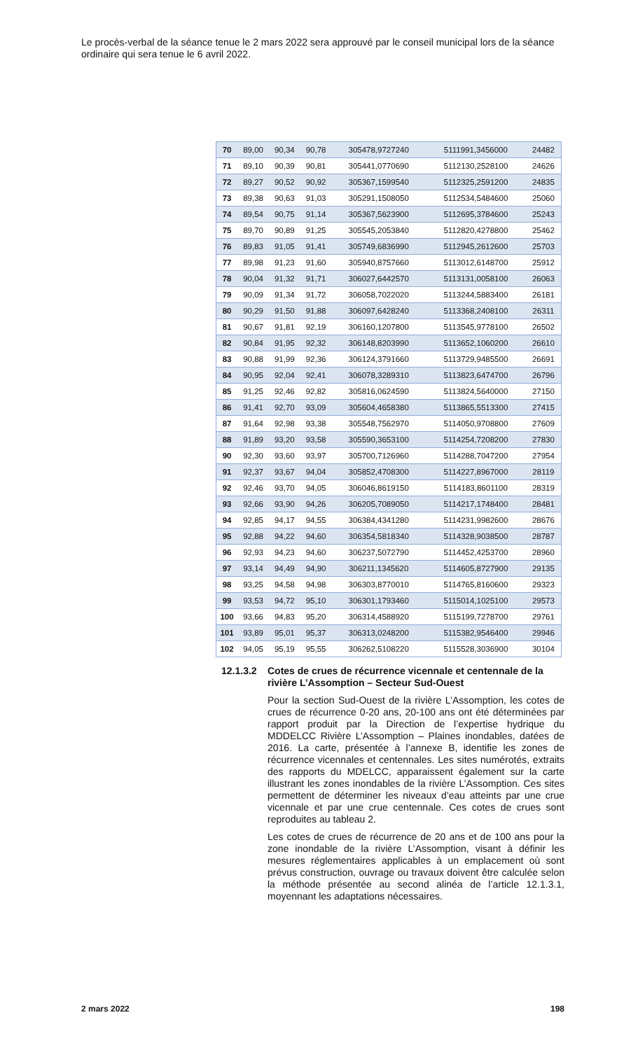Le procès-verbal de la séance tenue le 2 mars 2022 sera approuvé par le conseil municipal lors de la séance ordinaire qui sera tenue le 6 avril 2022.
| 70 | 89,00 | 90,34 | 90,78 | 305478,9727240 | 5111991,3456000 | 24482 |
| 71 | 89,10 | 90,39 | 90,81 | 305441,0770690 | 5112130,2528100 | 24626 |
| 72 | 89,27 | 90,52 | 90,92 | 305367,1599540 | 5112325,2591200 | 24835 |
| 73 | 89,38 | 90,63 | 91,03 | 305291,1508050 | 5112534,5484600 | 25060 |
| 74 | 89,54 | 90,75 | 91,14 | 305367,5623900 | 5112695,3784600 | 25243 |
| 75 | 89,70 | 90,89 | 91,25 | 305545,2053840 | 5112820,4278800 | 25462 |
| 76 | 89,83 | 91,05 | 91,41 | 305749,6836990 | 5112945,2612600 | 25703 |
| 77 | 89,98 | 91,23 | 91,60 | 305940,8757660 | 5113012,6148700 | 25912 |
| 78 | 90,04 | 91,32 | 91,71 | 306027,6442570 | 5113131,0058100 | 26063 |
| 79 | 90,09 | 91,34 | 91,72 | 306058,7022020 | 5113244,5883400 | 26181 |
| 80 | 90,29 | 91,50 | 91,88 | 306097,6428240 | 5113368,2408100 | 26311 |
| 81 | 90,67 | 91,81 | 92,19 | 306160,1207800 | 5113545,9778100 | 26502 |
| 82 | 90,84 | 91,95 | 92,32 | 306148,8203990 | 5113652,1060200 | 26610 |
| 83 | 90,88 | 91,99 | 92,36 | 306124,3791660 | 5113729,9485500 | 26691 |
| 84 | 90,95 | 92,04 | 92,41 | 306078,3289310 | 5113823,6474700 | 26796 |
| 85 | 91,25 | 92,46 | 92,82 | 305816,0624590 | 5113824,5640000 | 27150 |
| 86 | 91,41 | 92,70 | 93,09 | 305604,4658380 | 5113865,5513300 | 27415 |
| 87 | 91,64 | 92,98 | 93,38 | 305548,7562970 | 5114050,9708800 | 27609 |
| 88 | 91,89 | 93,20 | 93,58 | 305590,3653100 | 5114254,7208200 | 27830 |
| 90 | 92,30 | 93,60 | 93,97 | 305700,7126960 | 5114288,7047200 | 27954 |
| 91 | 92,37 | 93,67 | 94,04 | 305852,4708300 | 5114227,8967000 | 28119 |
| 92 | 92,46 | 93,70 | 94,05 | 306046,8619150 | 5114183,8601100 | 28319 |
| 93 | 92,66 | 93,90 | 94,26 | 306205,7089050 | 5114217,1748400 | 28481 |
| 94 | 92,85 | 94,17 | 94,55 | 306384,4341280 | 5114231,9982600 | 28676 |
| 95 | 92,88 | 94,22 | 94,60 | 306354,5818340 | 5114328,9038500 | 28787 |
| 96 | 92,93 | 94,23 | 94,60 | 306237,5072790 | 5114452,4253700 | 28960 |
| 97 | 93,14 | 94,49 | 94,90 | 306211,1345620 | 5114605,8727900 | 29135 |
| 98 | 93,25 | 94,58 | 94,98 | 306303,8770010 | 5114765,8160600 | 29323 |
| 99 | 93,53 | 94,72 | 95,10 | 306301,1793460 | 5115014,1025100 | 29573 |
| 100 | 93,66 | 94,83 | 95,20 | 306314,4588920 | 5115199,7278700 | 29761 |
| 101 | 93,89 | 95,01 | 95,37 | 306313,0248200 | 5115382,9546400 | 29946 |
| 102 | 94,05 | 95,19 | 95,55 | 306262,5108220 | 5115528,3036900 | 30104 |
12.1.3.2
Cotes de crues de récurrence vicennale et centennale de la rivière L’Assomption – Secteur Sud-Ouest
Pour la section Sud-Ouest de la rivière L’Assomption, les cotes de crues de récurrence 0-20 ans, 20-100 ans ont été déterminées par rapport produit par la Direction de l’expertise hydrique du MDDELCC Rivière L’Assomption – Plaines inondables, datées de 2016. La carte, présentée à l’annexe B, identifie les zones de récurrence vicennales et centennales. Les sites numérotés, extraits des rapports du MDELCC, apparaissent également sur la carte illustrant les zones inondables de la rivière L’Assomption. Ces sites permettent de déterminer les niveaux d’eau atteints par une crue vicennale et par une crue centennale. Ces cotes de crues sont reproduites au tableau 2.
Les cotes de crues de récurrence de 20 ans et de 100 ans pour la zone inondable de la rivière L’Assomption, visant à définir les mesures réglementaires applicables à un emplacement où sont prévus construction, ouvrage ou travaux doivent être calculée selon la méthode présentée au second alinéa de l’article 12.1.3.1, moyennant les adaptations nécessaires.
2 mars 2022 198